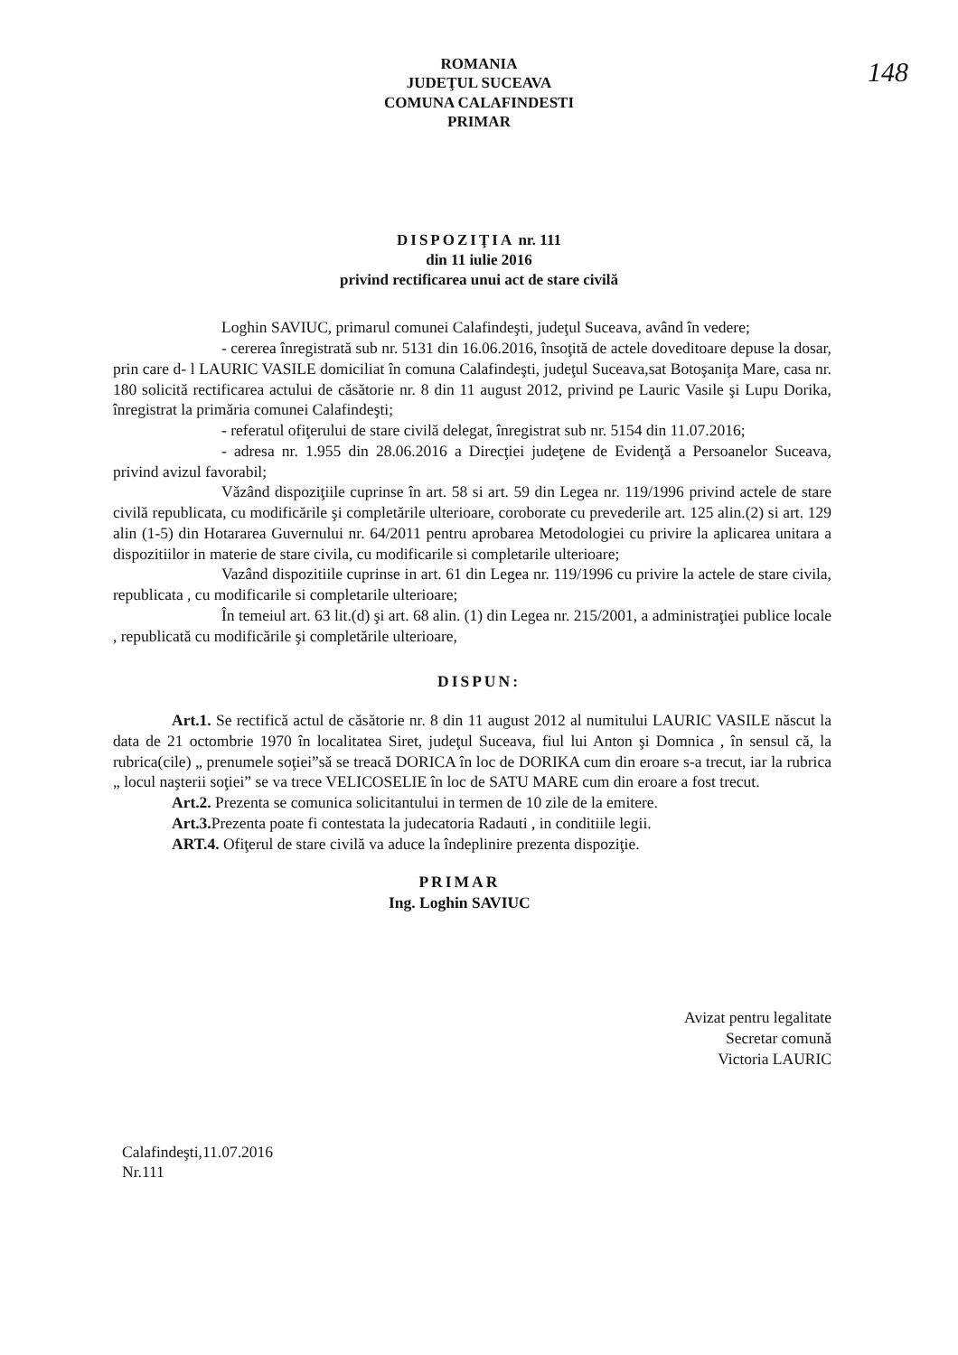148
ROMANIA
JUDEŢUL SUCEAVA
COMUNA CALAFINDESTI
PRIMAR
DISPOZIŢIA nr. 111
din 11 iulie 2016
privind rectificarea unui act de stare civilă
Loghin SAVIUC, primarul comunei Calafindeşti, judeţul Suceava, având în vedere;
- cererea înregistrată sub nr. 5131 din 16.06.2016, însoţită de actele doveditoare depuse la dosar, prin care d- l LAURIC VASILE domiciliat în comuna Calafindeşti, judeţul Suceava,sat Botoşaniţa Mare, casa nr. 180 solicită rectificarea actului de căsătorie nr. 8 din 11 august 2012, privind pe Lauric Vasile şi Lupu Dorika, înregistrat la primăria comunei Calafindeşti;
- referatul ofiţerului de stare civilă delegat, înregistrat sub nr. 5154 din 11.07.2016;
- adresa nr. 1.955 din 28.06.2016 a Direcţiei judeţene de Evidenţă a Persoanelor Suceava, privind avizul favorabil;
Văzând dispoziţiile cuprinse în art. 58 si art. 59 din Legea nr. 119/1996 privind actele de stare civilă republicata, cu modificările şi completările ulterioare, coroborate cu prevederile art. 125 alin.(2) si art. 129 alin (1-5) din Hotararea Guvernului nr. 64/2011 pentru aprobarea Metodologiei cu privire la aplicarea unitara a dispozitiilor in materie de stare civila, cu modificarile si completarile ulterioare;
Vazând dispozitiile cuprinse in art. 61 din Legea nr. 119/1996 cu privire la actele de stare civila, republicata , cu modificarile si completarile ulterioare;
În temeiul art. 63 lit.(d) şi art. 68 alin. (1) din Legea nr. 215/2001, a administraţiei publice locale , republicată cu modificările şi completările ulterioare,
DISPUN:
Art.1. Se rectifică actul de căsătorie nr. 8 din 11 august 2012 al numitului LAURIC VASILE născut la data de 21 octombrie 1970 în localitatea Siret, judeţul Suceava, fiul lui Anton şi Domnica , în sensul că, la rubrica(cile) „ prenumele soţiei”să se treacă DORICA în loc de DORIKA cum din eroare s-a trecut, iar la rubrica „ locul naşterii soţiei” se va trece VELICOSELIE în loc de SATU MARE cum din eroare a fost trecut.
Art.2. Prezenta se comunica solicitantului in termen de 10 zile de la emitere.
Art.3. Prezenta poate fi contestata la judecatoria Radauti , in conditiile legii.
ART.4. Ofiţerul de stare civilă va aduce la îndeplinire prezenta dispoziţie.
PRIMAR
Ing. Loghin SAVIUC
Avizat pentru legalitate
Secretar comună
Victoria LAURIC
Calafindeşti,11.07.2016
Nr.111